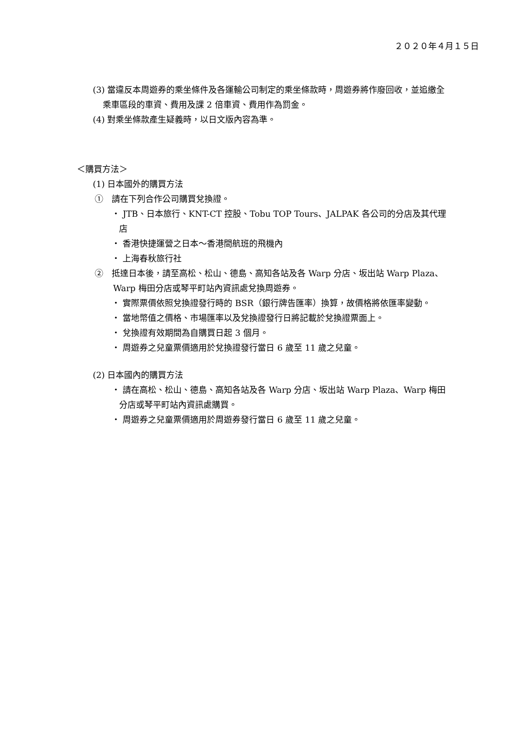２０２０年４月１５日
(3) 當違反本周遊券的乘坐條件及各運輸公司制定的乘坐條款時，周遊券將作廢回收，並追繳全乘車區段的車資、費用及課 2 倍車資、費用作為罰金。
(4) 對乘坐條款產生疑義時，以日文版內容為準。
＜購買方法＞
(1) 日本國外的購買方法
①　請在下列合作公司購買兌換證。
・ JTB、日本旅行、KNT-CT 控股、Tobu TOP Tours、JALPAK 各公司的分店及其代理店
・ 香港快捷運營之日本～香港間航班的飛機內
・ 上海春秋旅行社
②　抵達日本後，請至高松、松山、德島、高知各站及各 Warp 分店、坂出站 Warp Plaza、Warp 梅田分店或琴平町站內資訊處兌換周遊券。
・ 實際票價依照兌換證發行時的 BSR（銀行牌告匯率）換算，故價格將依匯率變動。
・ 當地幣值之價格、市場匯率以及兌換證發行日將記載於兌換證票面上。
・ 兌換證有效期間為自購買日起 3 個月。
・ 周遊券之兒童票價適用於兌換證發行當日 6 歲至 11 歲之兒童。
(2) 日本國內的購買方法
・ 請在高松、松山、德島、高知各站及各 Warp 分店、坂出站 Warp Plaza、Warp 梅田分店或琴平町站內資訊處購買。
・ 周遊券之兒童票價適用於周遊券發行當日 6 歲至 11 歲之兒童。